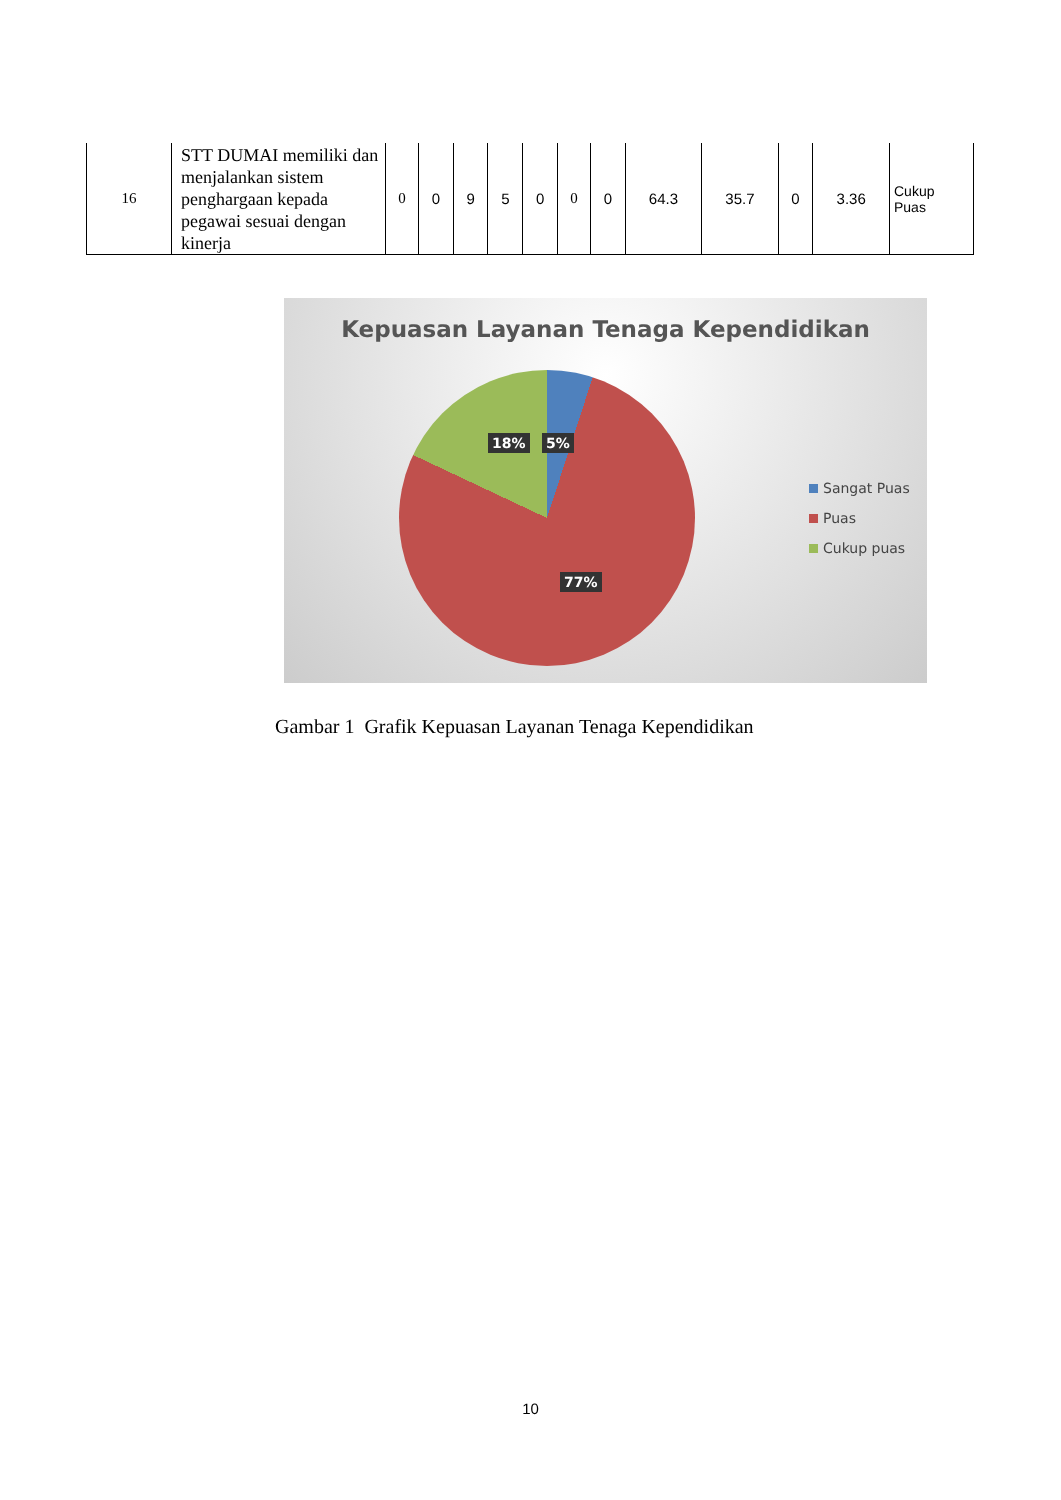| 16 | STT DUMAI memiliki dan menjalankan sistem penghargaan kepada pegawai sesuai dengan kinerja | 0 | 0 | 9 | 5 | 0 | 0 | 0 | 64.3 | 35.7 | 0 | 3.36 | Cukup Puas |
Kepuasan Layanan Tenaga Kependidikan
18% 5%
77%
Sangat Puas
Puas
Cukup puas
Gambar 1 Grafik Kepuasan Layanan Tenaga Kependidikan
10